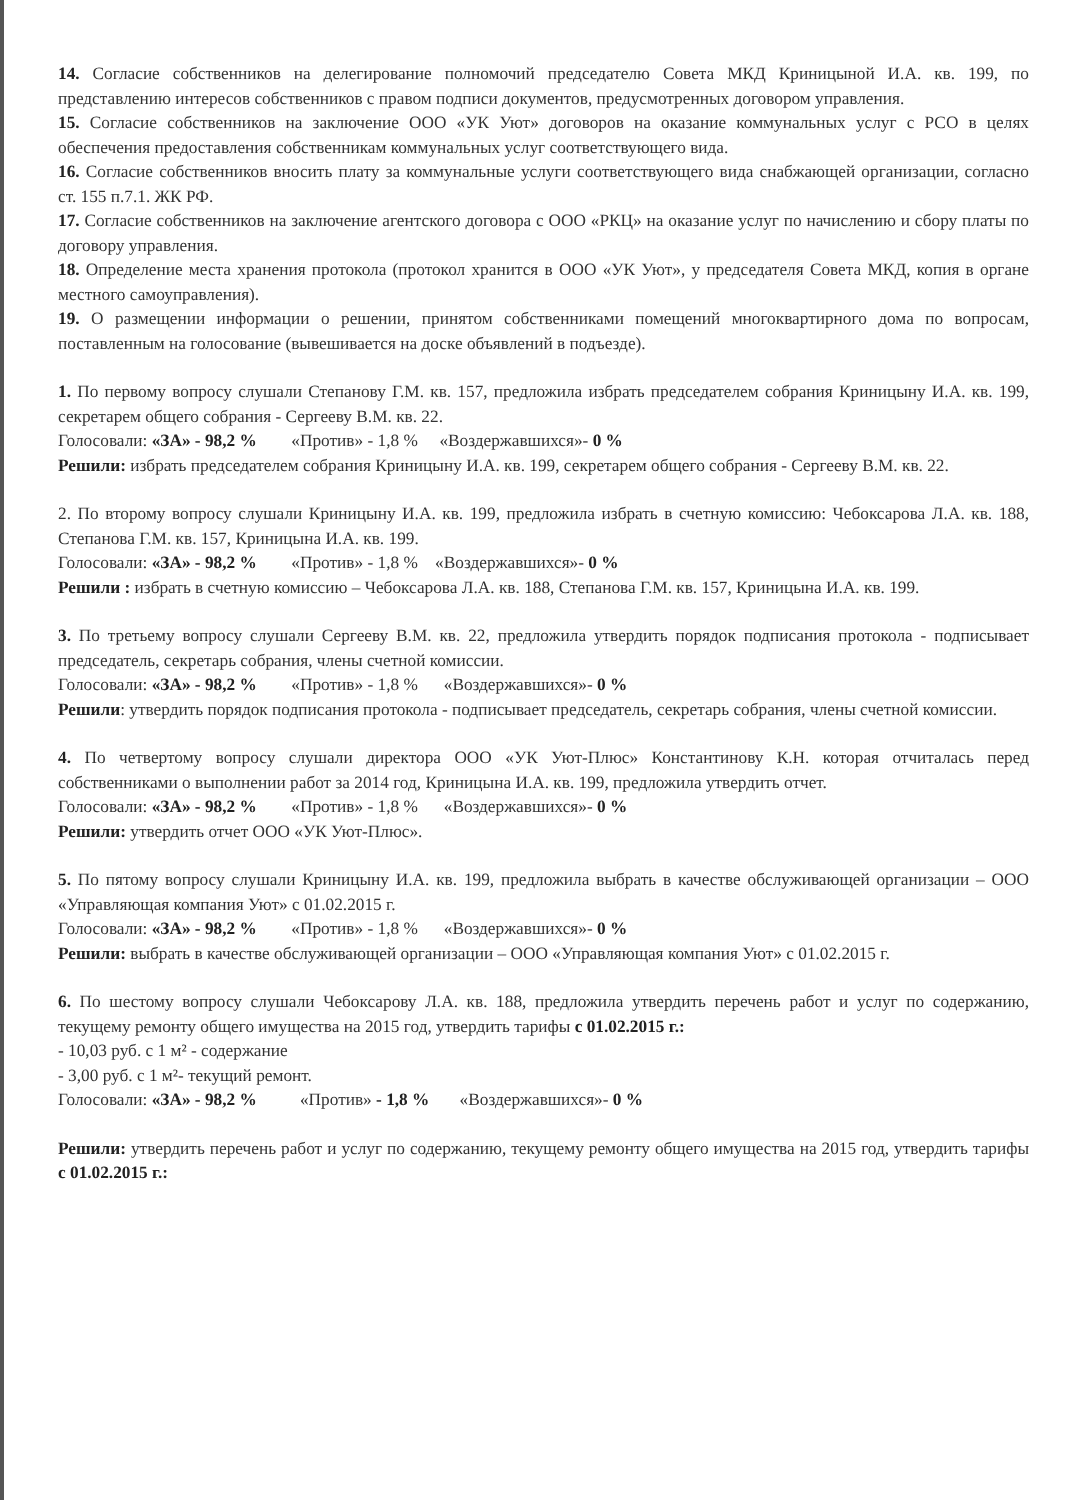14. Согласие собственников на делегирование полномочий председателю Совета МКД Криницыной И.А. кв. 199, по представлению интересов собственников с правом подписи документов, предусмотренных договором управления.
15. Согласие собственников на заключение ООО «УК Уют» договоров на оказание коммунальных услуг с РСО в целях обеспечения предоставления собственникам коммунальных услуг соответствующего вида.
16. Согласие собственников вносить плату за коммунальные услуги соответствующего вида снабжающей организации, согласно ст. 155 п.7.1. ЖК РФ.
17. Согласие собственников на заключение агентского договора с ООО «РКЦ» на оказание услуг по начислению и сбору платы по договору управления.
18. Определение места хранения протокола (протокол хранится в ООО «УК Уют», у председателя Совета МКД, копия в органе местного самоуправления).
19. О размещении информации о решении, принятом собственниками помещений многоквартирного дома по вопросам, поставленным на голосование (вывешивается на доске объявлений в подъезде).
1. По первому вопросу слушали Степанову Г.М. кв. 157, предложила избрать председателем собрания Криницыну И.А. кв. 199, секретарем общего собрания - Сергееву В.М. кв. 22.
Голосовали: «ЗА» - 98,2 % «Против» - 1,8 % «Воздержавшихся»- 0 %
Решили: избрать председателем собрания Криницыну И.А. кв. 199, секретарем общего собрания - Сергееву В.М. кв. 22.
2. По второму вопросу слушали Криницыну И.А. кв. 199, предложила избрать в счетную комиссию: Чебоксарова Л.А. кв. 188, Степанова Г.М. кв. 157, Криницына И.А. кв. 199.
Голосовали: «ЗА» - 98,2 % «Против» - 1,8 % «Воздержавшихся»- 0 %
Решили : избрать в счетную комиссию – Чебоксарова Л.А. кв. 188, Степанова Г.М. кв. 157, Криницына И.А. кв. 199.
3. По третьему вопросу слушали Сергееву В.М. кв. 22, предложила утвердить порядок подписания протокола - подписывает председатель, секретарь собрания, члены счетной комиссии.
Голосовали: «ЗА» - 98,2 % «Против» - 1,8 % «Воздержавшихся»- 0 %
Решили: утвердить порядок подписания протокола - подписывает председатель, секретарь собрания, члены счетной комиссии.
4. По четвертому вопросу слушали директора ООО «УК Уют-Плюс» Константинову К.Н. которая отчиталась перед собственниками о выполнении работ за 2014 год, Криницына И.А. кв. 199, предложила утвердить отчет.
Голосовали: «ЗА» - 98,2 % «Против» - 1,8 % «Воздержавшихся»- 0 %
Решили: утвердить отчет ООО «УК Уют-Плюс».
5. По пятому вопросу слушали Криницыну И.А. кв. 199, предложила выбрать в качестве обслуживающей организации – ООО «Управляющая компания Уют» с 01.02.2015 г.
Голосовали: «ЗА» - 98,2 % «Против» - 1,8 % «Воздержавшихся»- 0 %
Решили: выбрать в качестве обслуживающей организации – ООО «Управляющая компания Уют» с 01.02.2015 г.
6. По шестому вопросу слушали Чебоксарову Л.А. кв. 188, предложила утвердить перечень работ и услуг по содержанию, текущему ремонту общего имущества на 2015 год, утвердить тарифы с 01.02.2015 г.:
- 10,03 руб. с 1 м² - содержание
- 3,00 руб. с 1 м²- текущий ремонт.
Голосовали: «ЗА» - 98,2 % «Против» - 1,8 % «Воздержавшихся»- 0 %
Решили: утвердить перечень работ и услуг по содержанию, текущему ремонту общего имущества на 2015 год, утвердить тарифы с 01.02.2015 г.: